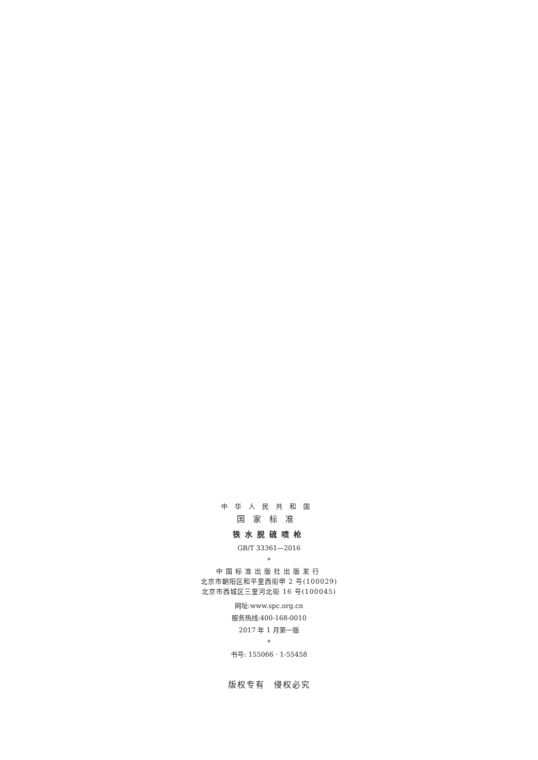中华人民共和国
国家标准
铁水脱硫喷枪
GB/T 33361—2016
*
中国标准出版社出版发行
北京市朝阳区和平里西街甲 2 号(100029)
北京市西城区三里河北街 16 号(100045)
网址:www.spc.org.cn
服务热线:400-168-0010
2017 年 1 月第一版
*
书号: 155066 · 1-55458
版权专有　侵权必究